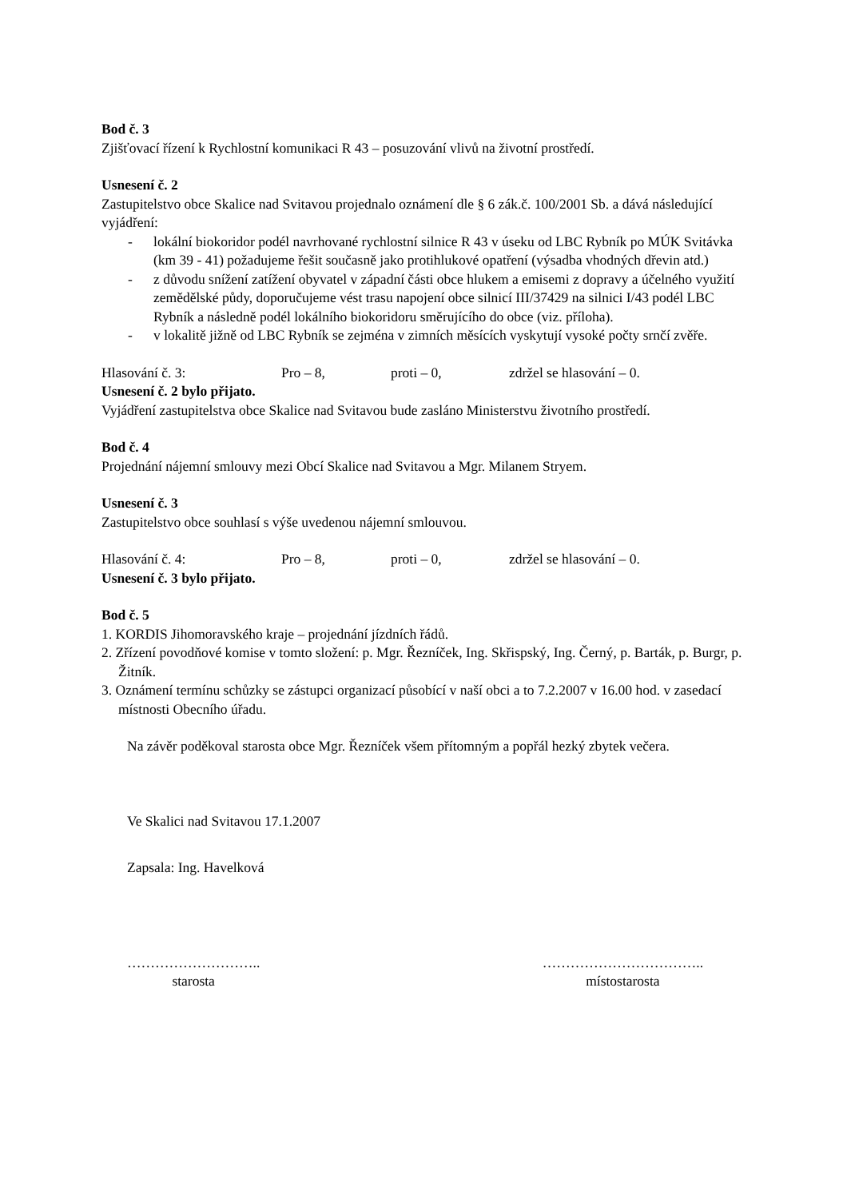Bod č. 3
Zjišťovací řízení k Rychlostní komunikaci R 43 – posuzování vlivů na životní prostředí.
Usnesení č. 2
Zastupitelstvo obce Skalice nad Svitavou projednalo oznámení dle § 6 zák.č. 100/2001 Sb. a dává následující vyjádření:
- lokální biokoridor podél navrhované rychlostní silnice R 43 v úseku od LBC Rybník po MÚK Svitávka (km 39 - 41) požadujeme řešit současně jako protihlukové opatření (výsadba vhodných dřevin atd.)
- z důvodu snížení zatížení obyvatel v západní části obce hlukem a emisemi z dopravy a účelného využití zemědělské půdy, doporučujeme vést trasu napojení obce silnicí III/37429 na silnici I/43 podél LBC Rybník a následně podél lokálního biokoridoru směrujícího do obce (viz. příloha).
- v lokalitě jižně od LBC Rybník se zejména v zimních měsících vyskytují vysoké počty srnčí zvěře.
Hlasování č. 3: Pro – 8, proti – 0, zdržel se hlasování – 0.
Usnesení č. 2 bylo přijato.
Vyjádření zastupitelstva obce Skalice nad Svitavou bude zasláno Ministerstvu životního prostředí.
Bod č. 4
Projednání nájemní smlouvy mezi Obcí Skalice nad Svitavou a Mgr. Milanem Stryem.
Usnesení č. 3
Zastupitelstvo obce souhlasí s výše uvedenou nájemní smlouvou.
Hlasování č. 4: Pro – 8, proti – 0, zdržel se hlasování – 0.
Usnesení č. 3 bylo přijato.
Bod č. 5
1. KORDIS Jihomoravského kraje – projednání jízdních řádů.
2. Zřízení povodňové komise v tomto složení: p. Mgr. Řezníček, Ing. Skřispský, Ing. Černý, p. Barták, p. Burgr, p. Žitník.
3. Oznámení termínu schůzky se zástupci organizací působící v naší obci a to 7.2.2007 v 16.00 hod. v zasedací místnosti Obecního úřadu.
Na závěr poděkoval starosta obce Mgr. Řezníček všem přítomným a popřál hezký zbytek večera.
Ve Skalici nad Svitavou 17.1.2007
Zapsala: Ing. Havelková
………………………..
starosta
……………………………..
místostarosta